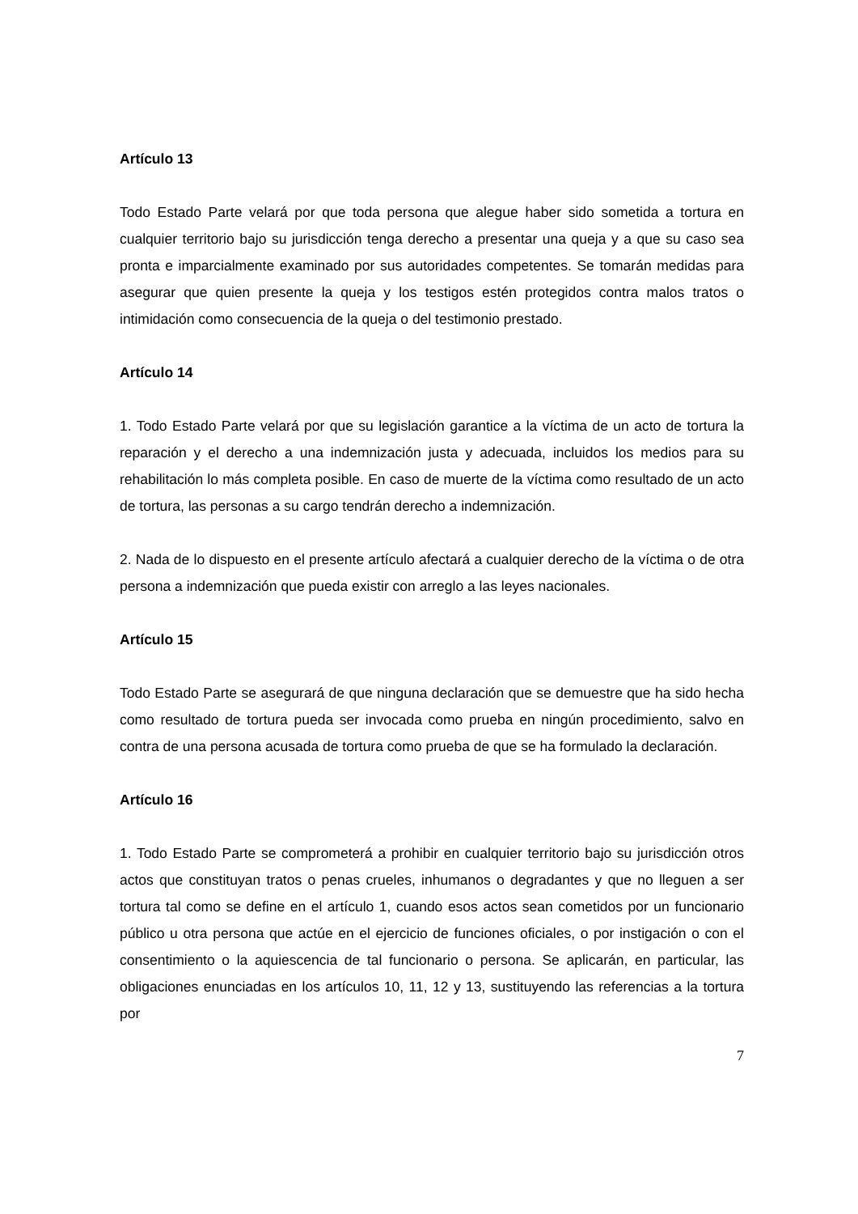Artículo 13
Todo Estado Parte velará por que toda persona que alegue haber sido sometida a tortura en cualquier territorio bajo su jurisdicción tenga derecho a presentar una queja y a que su caso sea pronta e imparcialmente examinado por sus autoridades competentes. Se tomarán medidas para asegurar que quien presente la queja y los testigos estén protegidos contra malos tratos o intimidación como consecuencia de la queja o del testimonio prestado.
Artículo 14
1. Todo Estado Parte velará por que su legislación garantice a la víctima de un acto de tortura la reparación y el derecho a una indemnización justa y adecuada, incluidos los medios para su rehabilitación lo más completa posible. En caso de muerte de la víctima como resultado de un acto de tortura, las personas a su cargo tendrán derecho a indemnización.
2. Nada de lo dispuesto en el presente artículo afectará a cualquier derecho de la víctima o de otra persona a indemnización que pueda existir con arreglo a las leyes nacionales.
Artículo 15
Todo Estado Parte se asegurará de que ninguna declaración que se demuestre que ha sido hecha como resultado de tortura pueda ser invocada como prueba en ningún procedimiento, salvo en contra de una persona acusada de tortura como prueba de que se ha formulado la declaración.
Artículo 16
1. Todo Estado Parte se comprometerá a prohibir en cualquier territorio bajo su jurisdicción otros actos que constituyan tratos o penas crueles, inhumanos o degradantes y que no lleguen a ser tortura tal como se define en el artículo 1, cuando esos actos sean cometidos por un funcionario público u otra persona que actúe en el ejercicio de funciones oficiales, o por instigación o con el consentimiento o la aquiescencia de tal funcionario o persona. Se aplicarán, en particular, las obligaciones enunciadas en los artículos 10, 11, 12 y 13, sustituyendo las referencias a la tortura por
7